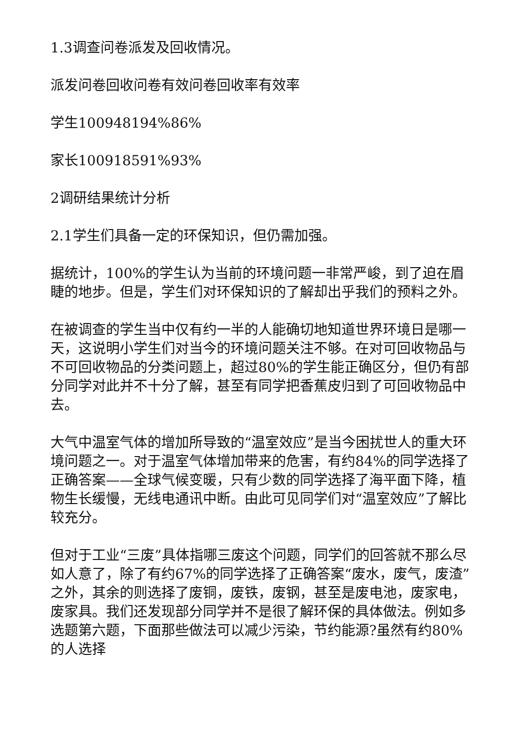1.3调查问卷派发及回收情况。
派发问卷回收问卷有效问卷回收率有效率
学生100948194%86%
家长100918591%93%
2调研结果统计分析
2.1学生们具备一定的环保知识，但仍需加强。
据统计，100%的学生认为当前的环境问题一非常严峻，到了迫在眉睫的地步。但是，学生们对环保知识的了解却出乎我们的预料之外。
在被调查的学生当中仅有约一半的人能确切地知道世界环境日是哪一天，这说明小学生们对当今的环境问题关注不够。在对可回收物品与不可回收物品的分类问题上，超过80%的学生能正确区分，但仍有部分同学对此并不十分了解，甚至有同学把香蕉皮归到了可回收物品中去。
大气中温室气体的增加所导致的“温室效应”是当今困扰世人的重大环境问题之一。对于温室气体增加带来的危害，有约84%的同学选择了正确答案——全球气候变暖，只有少数的同学选择了海平面下降，植物生长缓慢，无线电通讯中断。由此可见同学们对“温室效应”了解比较充分。
但对于工业“三废”具体指哪三废这个问题，同学们的回答就不那么尽如人意了，除了有约67%的同学选择了正确答案“废水，废气，废渣”之外，其余的则选择了废铜，废铁，废钢，甚至是废电池，废家电，废家具。我们还发现部分同学并不是很了解环保的具体做法。例如多选题第六题，下面那些做法可以减少污染，节约能源?虽然有约80%的人选择